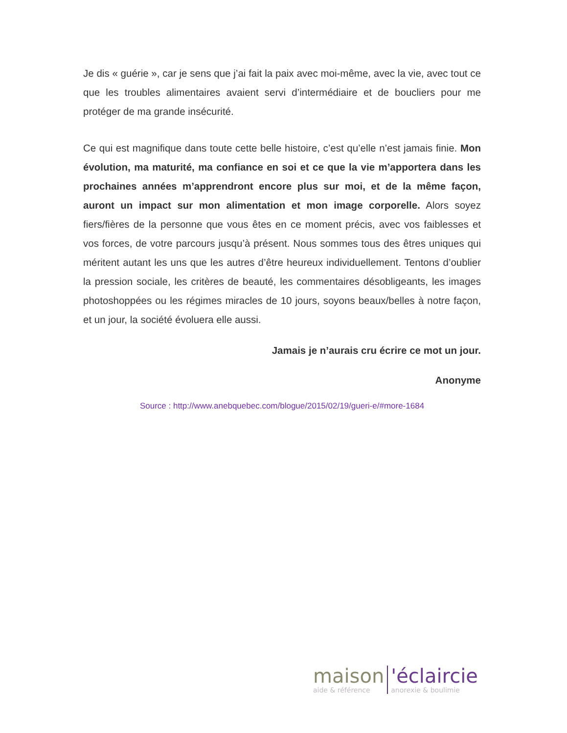Je dis « guérie », car je sens que j’ai fait la paix avec moi-même, avec la vie, avec tout ce que les troubles alimentaires avaient servi d’intermédiaire et de boucliers pour me protéger de ma grande insécurité.
Ce qui est magnifique dans toute cette belle histoire, c’est qu’elle n’est jamais finie. Mon évolution, ma maturité, ma confiance en soi et ce que la vie m’apportera dans les prochaines années m’apprendront encore plus sur moi, et de la même façon, auront un impact sur mon alimentation et mon image corporelle. Alors soyez fiers/fières de la personne que vous êtes en ce moment précis, avec vos faiblesses et vos forces, de votre parcours jusqu’à présent. Nous sommes tous des êtres uniques qui méritent autant les uns que les autres d’être heureux individuellement. Tentons d’oublier la pression sociale, les critères de beauté, les commentaires désobligeants, les images photoshoppées ou les régimes miracles de 10 jours, soyons beaux/belles à notre façon, et un jour, la société évoluera elle aussi.
Jamais je n’aurais cru écrire ce mot un jour.
Anonyme
Source : http://www.anebquebec.com/blogue/2015/02/19/gueri-e/#more-1684
maison
aide & référence
'éclaircie
anorexie & boulimie